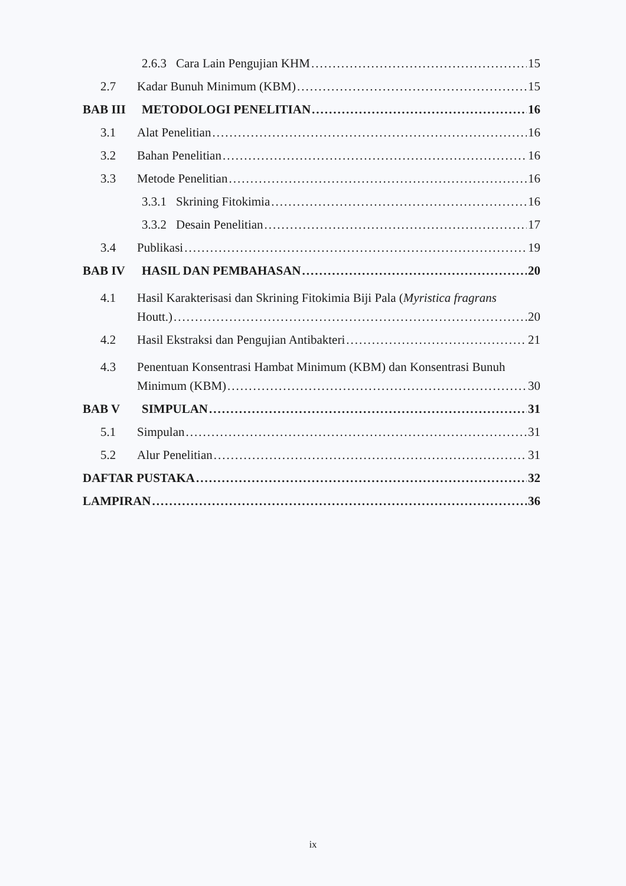2.6.3 Cara Lain Pengujian KHM 15
2.7 Kadar Bunuh Minimum (KBM) 15
BAB III METODOLOGI PENELITIAN 16
3.1 Alat Penelitian 16
3.2 Bahan Penelitian 16
3.3 Metode Penelitian 16
3.3.1 Skrining Fitokimia 16
3.3.2 Desain Penelitian 17
3.4 Publikasi 19
BAB IV HASIL DAN PEMBAHASAN 20
4.1 Hasil Karakterisasi dan Skrining Fitokimia Biji Pala (Myristica fragrans
Houtt.) 20
4.2 Hasil Ekstraksi dan Pengujian Antibakteri 21
4.3 Penentuan Konsentrasi Hambat Minimum (KBM) dan Konsentrasi Bunuh
Minimum (KBM) 30
BAB V SIMPULAN 31
5.1 Simpulan 31
5.2 Alur Penelitian 31
DAFTAR PUSTAKA 32
LAMPIRAN 36
ix